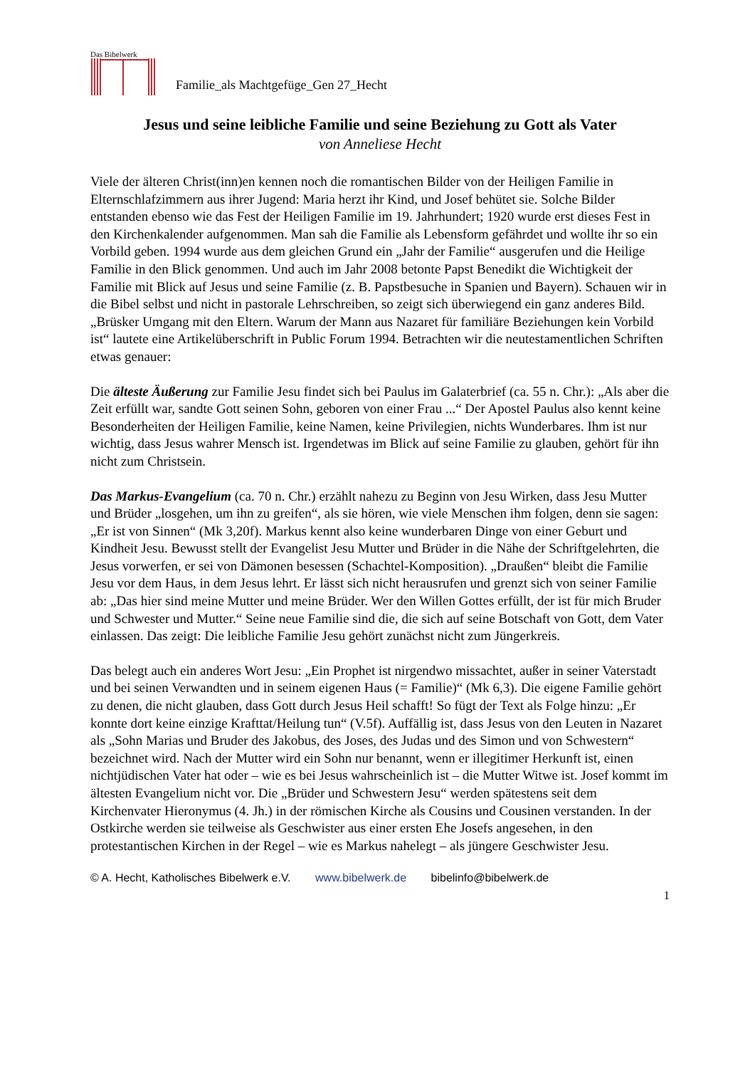Das Bibelwerk
Familie_als Machtgefüge_Gen 27_Hecht
Jesus und seine leibliche Familie und seine Beziehung zu Gott als Vater
von Anneliese Hecht
Viele der älteren Christ(inn)en kennen noch die romantischen Bilder von der Heiligen Familie in Elternschlafzimmern aus ihrer Jugend: Maria herzt ihr Kind, und Josef behütet sie. Solche Bilder entstanden ebenso wie das Fest der Heiligen Familie im 19. Jahrhundert; 1920 wurde erst dieses Fest in den Kirchenkalender aufgenommen. Man sah die Familie als Lebensform gefährdet und wollte ihr so ein Vorbild geben. 1994 wurde aus dem gleichen Grund ein „Jahr der Familie“ ausgerufen und die Heilige Familie in den Blick genommen. Und auch im Jahr 2008 betonte Papst Benedikt die Wichtigkeit der Familie mit Blick auf Jesus und seine Familie (z. B. Papstbesuche in Spanien und Bayern). Schauen wir in die Bibel selbst und nicht in pastorale Lehrschreiben, so zeigt sich überwiegend ein ganz anderes Bild. „Brüsker Umgang mit den Eltern. Warum der Mann aus Nazaret für familiäre Beziehungen kein Vorbild ist“ lautete eine Artikelüberschrift in Public Forum 1994. Betrachten wir die neutestamentlichen Schriften etwas genauer:
Die älteste Äußerung zur Familie Jesu findet sich bei Paulus im Galaterbrief (ca. 55 n. Chr.): „Als aber die Zeit erfüllt war, sandte Gott seinen Sohn, geboren von einer Frau ...“ Der Apostel Paulus also kennt keine Besonderheiten der Heiligen Familie, keine Namen, keine Privilegien, nichts Wunderbares. Ihm ist nur wichtig, dass Jesus wahrer Mensch ist. Irgendetwas im Blick auf seine Familie zu glauben, gehört für ihn nicht zum Christsein.
Das Markus-Evangelium (ca. 70 n. Chr.) erzählt nahezu zu Beginn von Jesu Wirken, dass Jesu Mutter und Brüder „losgehen, um ihn zu greifen“, als sie hören, wie viele Menschen ihm folgen, denn sie sagen: „Er ist von Sinnen“ (Mk 3,20f). Markus kennt also keine wunderbaren Dinge von einer Geburt und Kindheit Jesu. Bewusst stellt der Evangelist Jesu Mutter und Brüder in die Nähe der Schriftgelehrten, die Jesus vorwerfen, er sei von Dämonen besessen (Schachtel-Komposition). „Draußen“ bleibt die Familie Jesu vor dem Haus, in dem Jesus lehrt. Er lässt sich nicht herausrufen und grenzt sich von seiner Familie ab: „Das hier sind meine Mutter und meine Brüder. Wer den Willen Gottes erfüllt, der ist für mich Bruder und Schwester und Mutter.“ Seine neue Familie sind die, die sich auf seine Botschaft von Gott, dem Vater einlassen. Das zeigt: Die leibliche Familie Jesu gehört zunächst nicht zum Jüngerkreis.
Das belegt auch ein anderes Wort Jesu: „Ein Prophet ist nirgendwo missachtet, außer in seiner Vaterstadt und bei seinen Verwandten und in seinem eigenen Haus (= Familie)“ (Mk 6,3). Die eigene Familie gehört zu denen, die nicht glauben, dass Gott durch Jesus Heil schafft! So fügt der Text als Folge hinzu: „Er konnte dort keine einzige Krafttat/Heilung tun“ (V.5f). Auffällig ist, dass Jesus von den Leuten in Nazaret als „Sohn Marias und Bruder des Jakobus, des Joses, des Judas und des Simon und von Schwestern“ bezeichnet wird. Nach der Mutter wird ein Sohn nur benannt, wenn er illegitimer Herkunft ist, einen nichtjüdischen Vater hat oder – wie es bei Jesus wahrscheinlich ist – die Mutter Witwe ist. Josef kommt im ältesten Evangelium nicht vor. Die „Brüder und Schwestern Jesu“ werden spätestens seit dem Kirchenvater Hieronymus (4. Jh.) in der römischen Kirche als Cousins und Cousinen verstanden. In der Ostkirche werden sie teilweise als Geschwister aus einer ersten Ehe Josefs angesehen, in den protestantischen Kirchen in der Regel – wie es Markus nahelegt – als jüngere Geschwister Jesu.
© A. Hecht, Katholisches Bibelwerk e.V. www.bibelwerk.de bibelinfo@bibelwerk.de
1